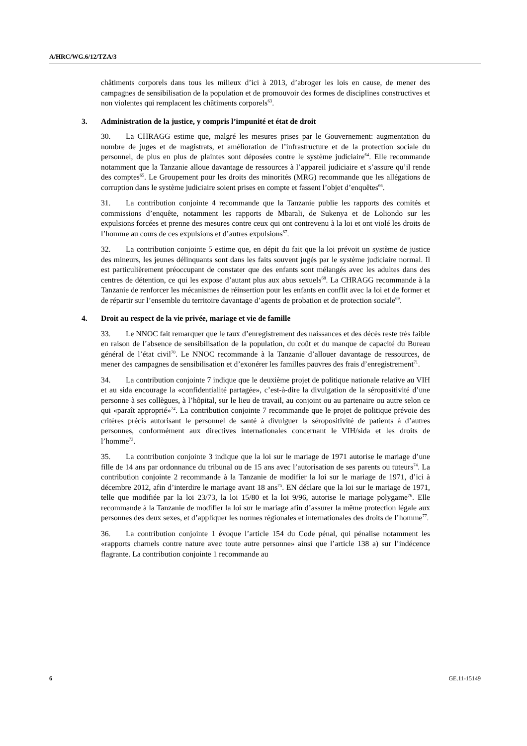A/HRC/WG.6/12/TZA/3
châtiments corporels dans tous les milieux d’ici à 2013, d’abroger les lois en cause, de mener des campagnes de sensibilisation de la population et de promouvoir des formes de disciplines constructives et non violentes qui remplacent les châtiments corporels<sup>63</sup>.
3. Administration de la justice, y compris l’impunité et état de droit
30. La CHRAGG estime que, malgré les mesures prises par le Gouvernement: augmentation du nombre de juges et de magistrats, et amélioration de l’infrastructure et de la protection sociale du personnel, de plus en plus de plaintes sont déposées contre le système judiciaire<sup>64</sup>. Elle recommande notamment que la Tanzanie alloue davantage de ressources à l’appareil judiciaire et s’assure qu’il rende des comptes<sup>65</sup>. Le Groupement pour les droits des minorités (MRG) recommande que les allégations de corruption dans le système judiciaire soient prises en compte et fassent l’objet d’enquêtes<sup>66</sup>.
31. La contribution conjointe 4 recommande que la Tanzanie publie les rapports des comités et commissions d’enquête, notamment les rapports de Mbarali, de Sukenya et de Loliondo sur les expulsions forcées et prenne des mesures contre ceux qui ont contrevenu à la loi et ont violé les droits de l’homme au cours de ces expulsions et d’autres expulsions<sup>67</sup>.
32. La contribution conjointe 5 estime que, en dépit du fait que la loi prévoit un système de justice des mineurs, les jeunes délinquants sont dans les faits souvent jugés par le système judiciaire normal. Il est particulièrement préoccupant de constater que des enfants sont mélangés avec les adultes dans des centres de détention, ce qui les expose d’autant plus aux abus sexuels<sup>68</sup>. La CHRAGG recommande à la Tanzanie de renforcer les mécanismes de réinsertion pour les enfants en conflit avec la loi et de former et de répartir sur l’ensemble du territoire davantage d’agents de probation et de protection sociale<sup>69</sup>.
4. Droit au respect de la vie privée, mariage et vie de famille
33. Le NNOC fait remarquer que le taux d’enregistrement des naissances et des décès reste très faible en raison de l’absence de sensibilisation de la population, du coût et du manque de capacité du Bureau général de l’état civil<sup>70</sup>. Le NNOC recommande à la Tanzanie d’allouer davantage de ressources, de mener des campagnes de sensibilisation et d’exonérer les familles pauvres des frais d’enregistrement<sup>71</sup>.
34. La contribution conjointe 7 indique que le deuxième projet de politique nationale relative au VIH et au sida encourage la «confidentialité partagée», c’est-à-dire la divulgation de la séropositivité d’une personne à ses collègues, à l’hôpital, sur le lieu de travail, au conjoint ou au partenaire ou autre selon ce qui «paraît approprié»<sup>72</sup>. La contribution conjointe 7 recommande que le projet de politique prévoie des critères précis autorisant le personnel de santé à divulguer la séropositivité de patients à d’autres personnes, conformément aux directives internationales concernant le VIH/sida et les droits de l’homme<sup>73</sup>.
35. La contribution conjointe 3 indique que la loi sur le mariage de 1971 autorise le mariage d’une fille de 14 ans par ordonnance du tribunal ou de 15 ans avec l’autorisation de ses parents ou tuteurs<sup>74</sup>. La contribution conjointe 2 recommande à la Tanzanie de modifier la loi sur le mariage de 1971, d’ici à décembre 2012, afin d’interdire le mariage avant 18 ans<sup>75</sup>. EN déclare que la loi sur le mariage de 1971, telle que modifiée par la loi 23/73, la loi 15/80 et la loi 9/96, autorise le mariage polygame<sup>76</sup>. Elle recommande à la Tanzanie de modifier la loi sur le mariage afin d’assurer la même protection légale aux personnes des deux sexes, et d’appliquer les normes régionales et internationales des droits de l’homme<sup>77</sup>.
36. La contribution conjointe 1 évoque l’article 154 du Code pénal, qui pénalise notamment les «rapports charnels contre nature avec toute autre personne» ainsi que l’article 138 a) sur l’indécence flagrante. La contribution conjointe 1 recommande au
6 GE.11-15149